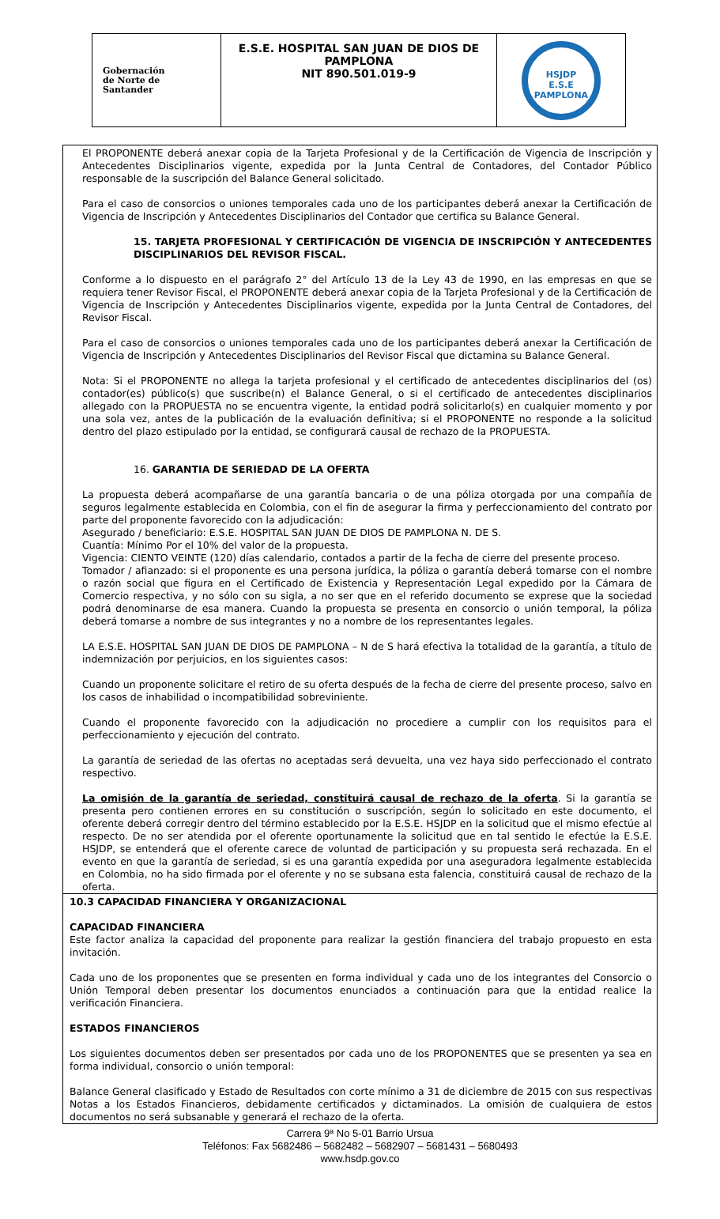| Gobernación de Norte de Santander | E.S.E. HOSPITAL SAN JUAN DE DIOS DE PAMPLONA NIT 890.501.019-9 | HSJDP E.S.E PAMPLONA |
El PROPONENTE deberá anexar copia de la Tarjeta Profesional y de la Certificación de Vigencia de Inscripción y Antecedentes Disciplinarios vigente, expedida por la Junta Central de Contadores, del Contador Público responsable de la suscripción del Balance General solicitado.
Para el caso de consorcios o uniones temporales cada uno de los participantes deberá anexar la Certificación de Vigencia de Inscripción y Antecedentes Disciplinarios del Contador que certifica su Balance General.
15. TARJETA PROFESIONAL Y CERTIFICACIÓN DE VIGENCIA DE INSCRIPCIÓN Y ANTECEDENTES DISCIPLINARIOS DEL REVISOR FISCAL.
Conforme a lo dispuesto en el parágrafo 2° del Artículo 13 de la Ley 43 de 1990, en las empresas en que se requiera tener Revisor Fiscal, el PROPONENTE deberá anexar copia de la Tarjeta Profesional y de la Certificación de Vigencia de Inscripción y Antecedentes Disciplinarios vigente, expedida por la Junta Central de Contadores, del Revisor Fiscal.
Para el caso de consorcios o uniones temporales cada uno de los participantes deberá anexar la Certificación de Vigencia de Inscripción y Antecedentes Disciplinarios del Revisor Fiscal que dictamina su Balance General.
Nota: Si el PROPONENTE no allega la tarjeta profesional y el certificado de antecedentes disciplinarios del (os) contador(es) público(s) que suscribe(n) el Balance General, o si el certificado de antecedentes disciplinarios allegado con la PROPUESTA no se encuentra vigente, la entidad podrá solicitarlo(s) en cualquier momento y por una sola vez, antes de la publicación de la evaluación definitiva; si el PROPONENTE no responde a la solicitud dentro del plazo estipulado por la entidad, se configurará causal de rechazo de la PROPUESTA.
16. GARANTIA DE SERIEDAD DE LA OFERTA
La propuesta deberá acompañarse de una garantía bancaria o de una póliza otorgada por una compañía de seguros legalmente establecida en Colombia, con el fin de asegurar la firma y perfeccionamiento del contrato por parte del proponente favorecido con la adjudicación:
Asegurado / beneficiario: E.S.E. HOSPITAL SAN JUAN DE DIOS DE PAMPLONA N. DE S.
Cuantía: Mínimo Por el 10% del valor de la propuesta.
Vigencia: CIENTO VEINTE (120) días calendario, contados a partir de la fecha de cierre del presente proceso.
Tomador / afianzado: si el proponente es una persona jurídica, la póliza o garantía deberá tomarse con el nombre o razón social que figura en el Certificado de Existencia y Representación Legal expedido por la Cámara de Comercio respectiva, y no sólo con su sigla, a no ser que en el referido documento se exprese que la sociedad podrá denominarse de esa manera. Cuando la propuesta se presenta en consorcio o unión temporal, la póliza deberá tomarse a nombre de sus integrantes y no a nombre de los representantes legales.
LA E.S.E. HOSPITAL SAN JUAN DE DIOS DE PAMPLONA – N de S hará efectiva la totalidad de la garantía, a título de indemnización por perjuicios, en los siguientes casos:
Cuando un proponente solicitare el retiro de su oferta después de la fecha de cierre del presente proceso, salvo en los casos de inhabilidad o incompatibilidad sobreviniente.
Cuando el proponente favorecido con la adjudicación no procediere a cumplir con los requisitos para el perfeccionamiento y ejecución del contrato.
La garantía de seriedad de las ofertas no aceptadas será devuelta, una vez haya sido perfeccionado el contrato respectivo.
La omisión de la garantía de seriedad, constituirá causal de rechazo de la oferta. Si la garantía se presenta pero contienen errores en su constitución o suscripción, según lo solicitado en este documento, el oferente deberá corregir dentro del término establecido por la E.S.E. HSJDP en la solicitud que el mismo efectúe al respecto. De no ser atendida por el oferente oportunamente la solicitud que en tal sentido le efectúe la E.S.E. HSJDP, se entenderá que el oferente carece de voluntad de participación y su propuesta será rechazada. En el evento en que la garantía de seriedad, si es una garantía expedida por una aseguradora legalmente establecida en Colombia, no ha sido firmada por el oferente y no se subsana esta falencia, constituirá causal de rechazo de la oferta.
10.3 CAPACIDAD FINANCIERA Y ORGANIZACIONAL
CAPACIDAD FINANCIERA
Este factor analiza la capacidad del proponente para realizar la gestión financiera del trabajo propuesto en esta invitación.
Cada uno de los proponentes que se presenten en forma individual y cada uno de los integrantes del Consorcio o Unión Temporal deben presentar los documentos enunciados a continuación para que la entidad realice la verificación Financiera.
ESTADOS FINANCIEROS
Los siguientes documentos deben ser presentados por cada uno de los PROPONENTES que se presenten ya sea en forma individual, consorcio o unión temporal:
Balance General clasificado y Estado de Resultados con corte mínimo a 31 de diciembre de 2015 con sus respectivas Notas a los Estados Financieros, debidamente certificados y dictaminados. La omisión de cualquiera de estos documentos no será subsanable y generará el rechazo de la oferta.
Carrera 9ª No 5-01 Barrio Ursua
Teléfonos: Fax 5682486 – 5682482 – 5682907 – 5681431 – 5680493
www.hsdp.gov.co